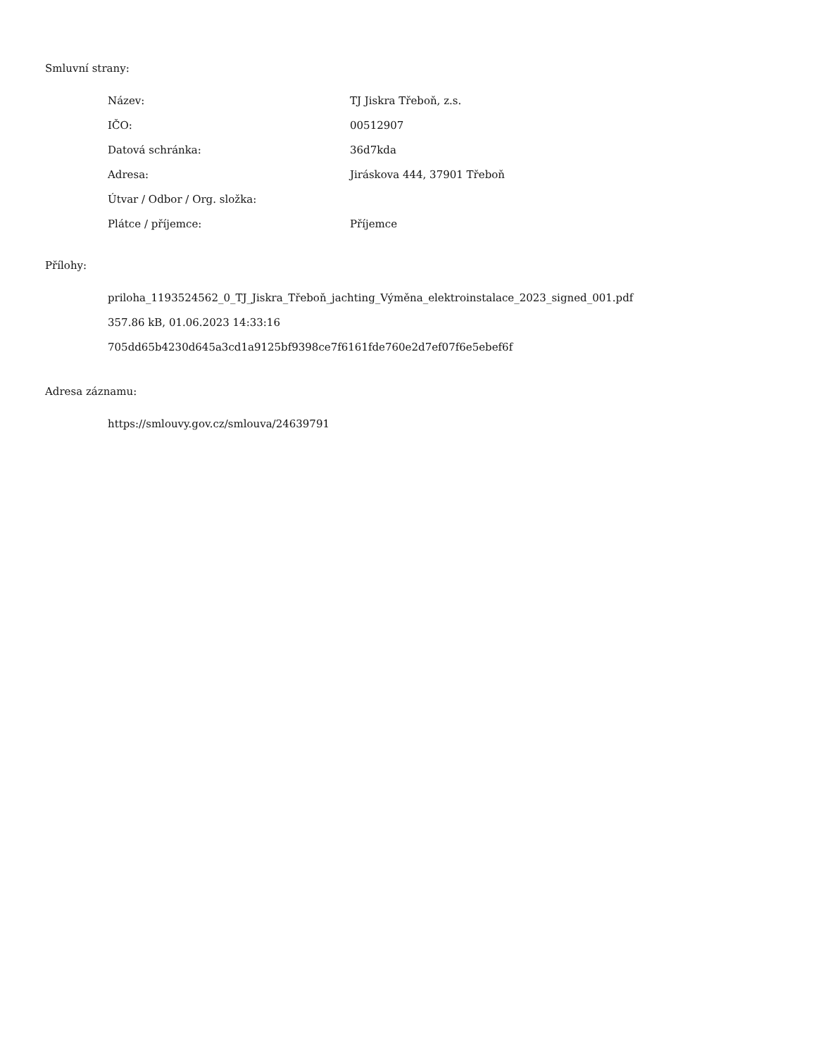Smluvní strany:
| Název: | TJ Jiskra Třeboň, z.s. |
| IČO: | 00512907 |
| Datová schránka: | 36d7kda |
| Adresa: | Jiráskova 444, 37901 Třeboň |
| Útvar / Odbor / Org. složka: | |
| Plátce / příjemce: | Příjemce |
Přílohy:
priloha_1193524562_0_TJ_Jiskra_Třeboň_jachting_Výměna_elektroinstalace_2023_signed_001.pdf
357.86 kB, 01.06.2023 14:33:16
705dd65b4230d645a3cd1a9125bf9398ce7f6161fde760e2d7ef07f6e5ebef6f
Adresa záznamu:
https://smlouvy.gov.cz/smlouva/24639791